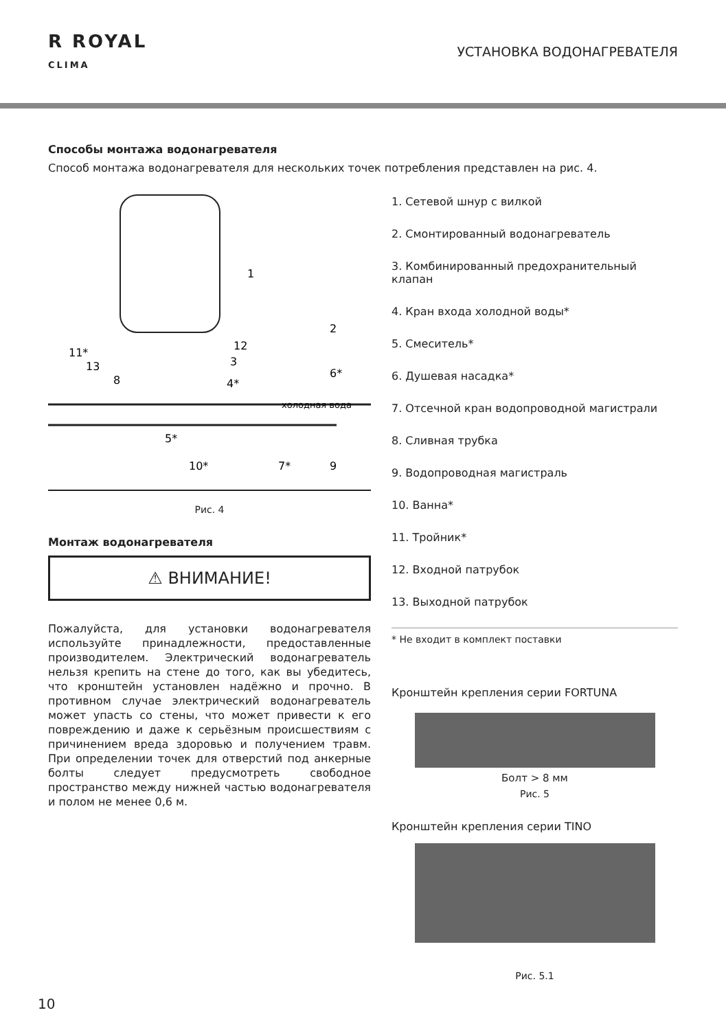R ROYAL
CLIMA
УСТАНОВКА ВОДОНАГРЕВАТЕЛЯ
Способы монтажа водонагревателя
Способ монтажа водонагревателя для нескольких точек потребления представлен на рис. 4.
1
2
12
3
6*
4*
11*
13
8
холодная вода
5*
10*
7*
9
Рис. 4
Монтаж водонагревателя
⚠ ВНИМАНИЕ!
Пожалуйста, для установки водонагревателя используйте принадлежности, предоставленные производителем. Электрический водонагреватель нельзя крепить на стене до того, как вы убедитесь, что кронштейн установлен надёжно и прочно. В противном случае электрический водонагреватель может упасть со стены, что может привести к его повреждению и даже к серьёзным происшествиям с причинением вреда здоровью и получением травм. При определении точек для отверстий под анкерные болты следует предусмотреть свободное пространство между нижней частью водонагревателя и полом не менее 0,6 м.
1. Сетевой шнур с вилкой
2. Смонтированный водонагреватель
3. Комбинированный предохранительный клапан
4. Кран входа холодной воды*
5. Смеситель*
6. Душевая насадка*
7. Отсечной кран водопроводной магистрали
8. Сливная трубка
9. Водопроводная магистраль
10. Ванна*
11. Тройник*
12. Входной патрубок
13. Выходной патрубок
* Не входит в комплект поставки
Кронштейн крепления серии FORTUNA
Болт > 8 мм
Рис. 5
Кронштейн крепления серии TINO
Рис. 5.1
10